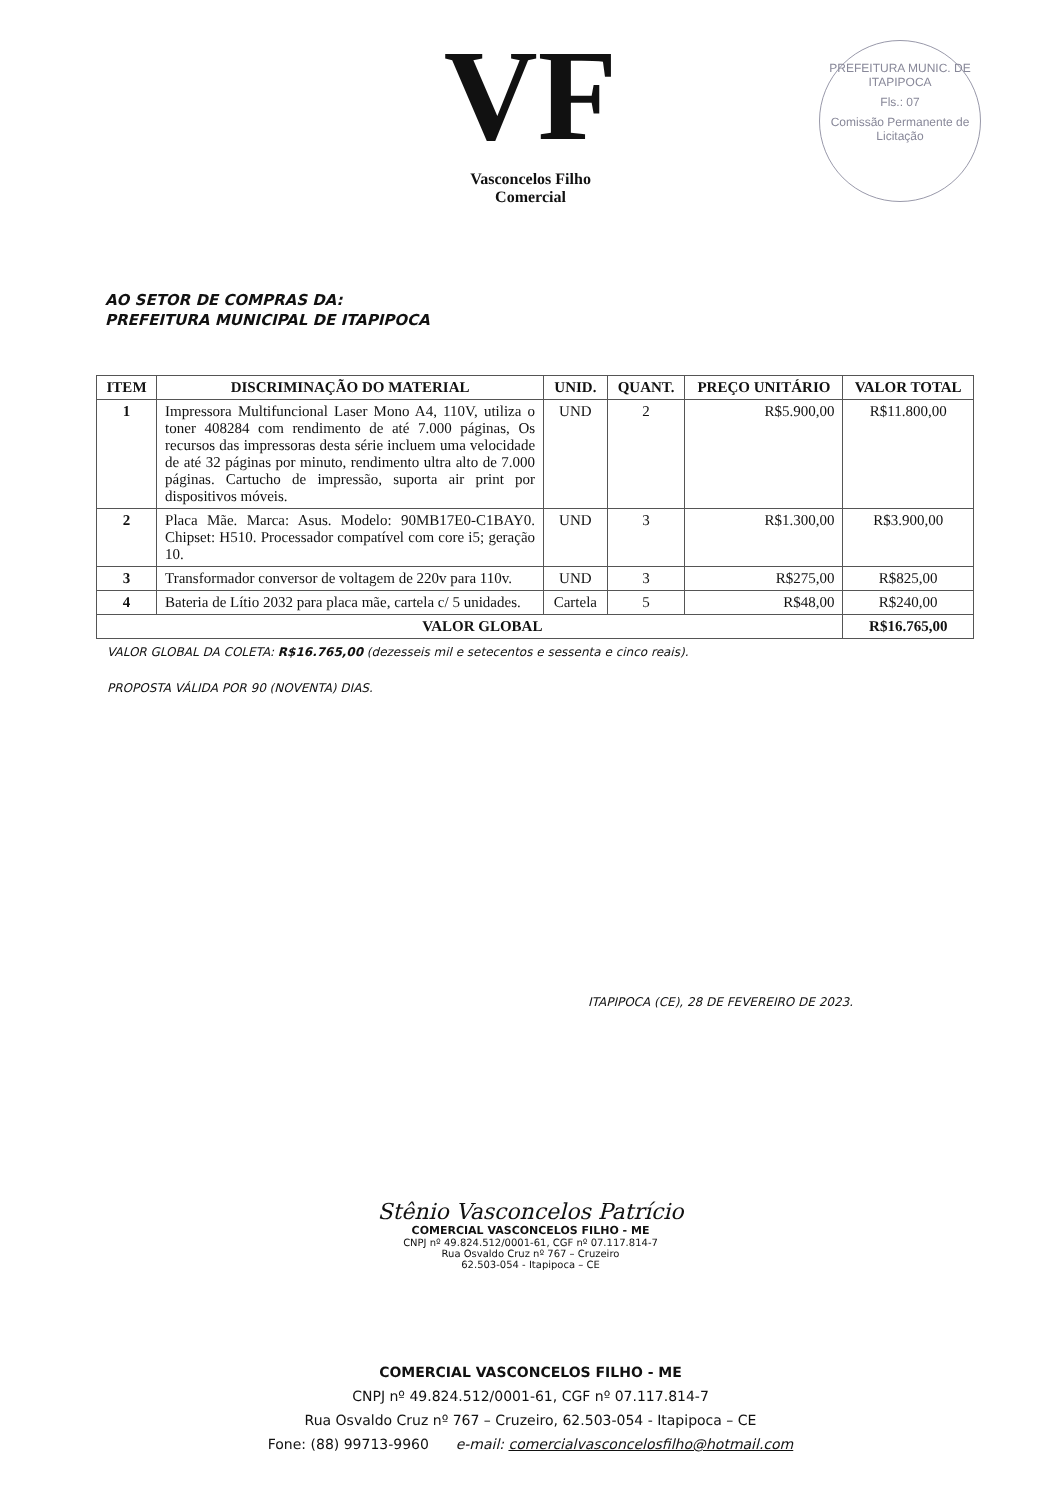VF
Vasconcelos Filho
Comercial
PREFEITURA MUNIC. DE ITAPIPOCA
Fls.: 07
Comissão Permanente de Licitação
AO SETOR DE COMPRAS DA:
PREFEITURA MUNICIPAL DE ITAPIPOCA
| ITEM | DISCRIMINAÇÃO DO MATERIAL | UNID. | QUANT. | PREÇO UNITÁRIO | VALOR TOTAL |
| --- | --- | --- | --- | --- | --- |
| 1 | Impressora Multifuncional Laser Mono A4, 110V, utiliza o toner 408284 com rendimento de até 7.000 páginas, Os recursos das impressoras desta série incluem uma velocidade de até 32 páginas por minuto, rendimento ultra alto de 7.000 páginas. Cartucho de impressão, suporta air print por dispositivos móveis. | UND | 2 | R$5.900,00 | R$11.800,00 |
| 2 | Placa Mãe. Marca: Asus. Modelo: 90MB17E0-C1BAY0. Chipset: H510. Processador compatível com core i5; geração 10. | UND | 3 | R$1.300,00 | R$3.900,00 |
| 3 | Transformador conversor de voltagem de 220v para 110v. | UND | 3 | R$275,00 | R$825,00 |
| 4 | Bateria de Lítio 2032 para placa mãe, cartela c/ 5 unidades. | Cartela | 5 | R$48,00 | R$240,00 |
| VALOR GLOBAL | | | | | R$16.765,00 |
VALOR GLOBAL DA COLETA: R$16.765,00 (dezesseis mil e setecentos e sessenta e cinco reais).
PROPOSTA VÁLIDA POR 90 (NOVENTA) DIAS.
ITAPIPOCA (CE), 28 DE FEVEREIRO DE 2023.
Stênio Vasconcelos Patrício
COMERCIAL VASCONCELOS FILHO - ME
CNPJ nº 49.824.512/0001-61, CGF nº 07.117.814-7
Rua Osvaldo Cruz nº 767 – Cruzeiro
62.503-054 - Itapipoca – CE
COMERCIAL VASCONCELOS FILHO - ME
CNPJ nº 49.824.512/0001-61, CGF nº 07.117.814-7
Rua Osvaldo Cruz nº 767 – Cruzeiro, 62.503-054 - Itapipoca – CE
Fone: (88) 99713-9960 e-mail: comercialvasconcelosfilho@hotmail.com